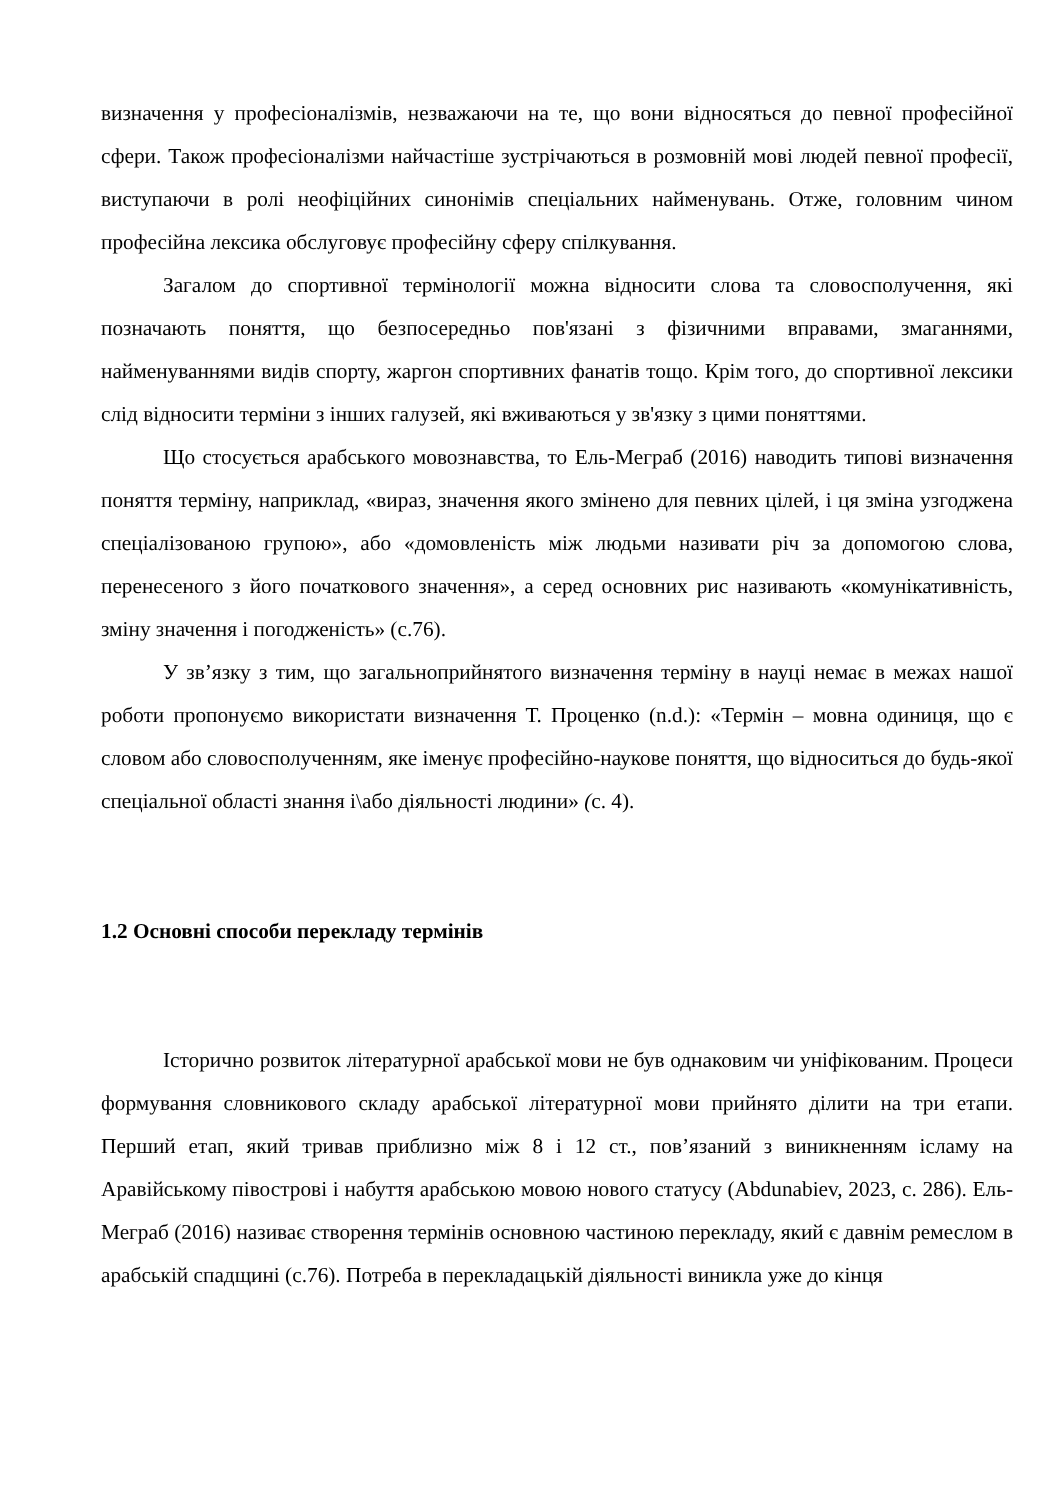визначення у професіоналізмів, незважаючи на те, що вони відносяться до певної професійної сфери. Також професіоналізми найчастіше зустрічаються в розмовній мові людей певної професії, виступаючи в ролі неофіційних синонімів спеціальних найменувань. Отже, головним чином професійна лексика обслуговує професійну сферу спілкування.
Загалом до спортивної термінології можна відносити слова та словосполучення, які позначають поняття, що безпосередньо пов'язані з фізичними вправами, змаганнями, найменуваннями видів спорту, жаргон спортивних фанатів тощо. Крім того, до спортивної лексики слід відносити терміни з інших галузей, які вживаються у зв'язку з цими поняттями.
Що стосується арабського мовознавства, то Ель-Меграб (2016) наводить типові визначення поняття терміну, наприклад, «вираз, значення якого змінено для певних цілей, і ця зміна узгоджена спеціалізованою групою», або «домовленість між людьми називати річ за допомогою слова, перенесеного з його початкового значення», а серед основних рис називають «комунікативність, зміну значення і погодженість» (с.76).
У зв’язку з тим, що загальноприйнятого визначення терміну в науці немає в межах нашої роботи пропонуємо використати визначення Т. Проценко (n.d.): «Термін – мовна одиниця, що є словом або словосполученням, яке іменує професійно-наукове поняття, що відноситься до будь-якої спеціальної області знання і\або діяльності людини» (с. 4).
1.2 Основні способи перекладу термінів
Історично розвиток літературної арабської мови не був однаковим чи уніфікованим. Процеси формування словникового складу арабської літературної мови прийнято ділити на три етапи. Перший етап, який тривав приблизно між 8 і 12 ст., пов’язаний з виникненням ісламу на Аравійському півострові і набуття арабською мовою нового статусу (Abdunabiev, 2023, с. 286). Ель-Меграб (2016) називає створення термінів основною частиною перекладу, який є давнім ремеслом в арабській спадщині (с.76). Потреба в перекладацькій діяльності виникла уже до кінця